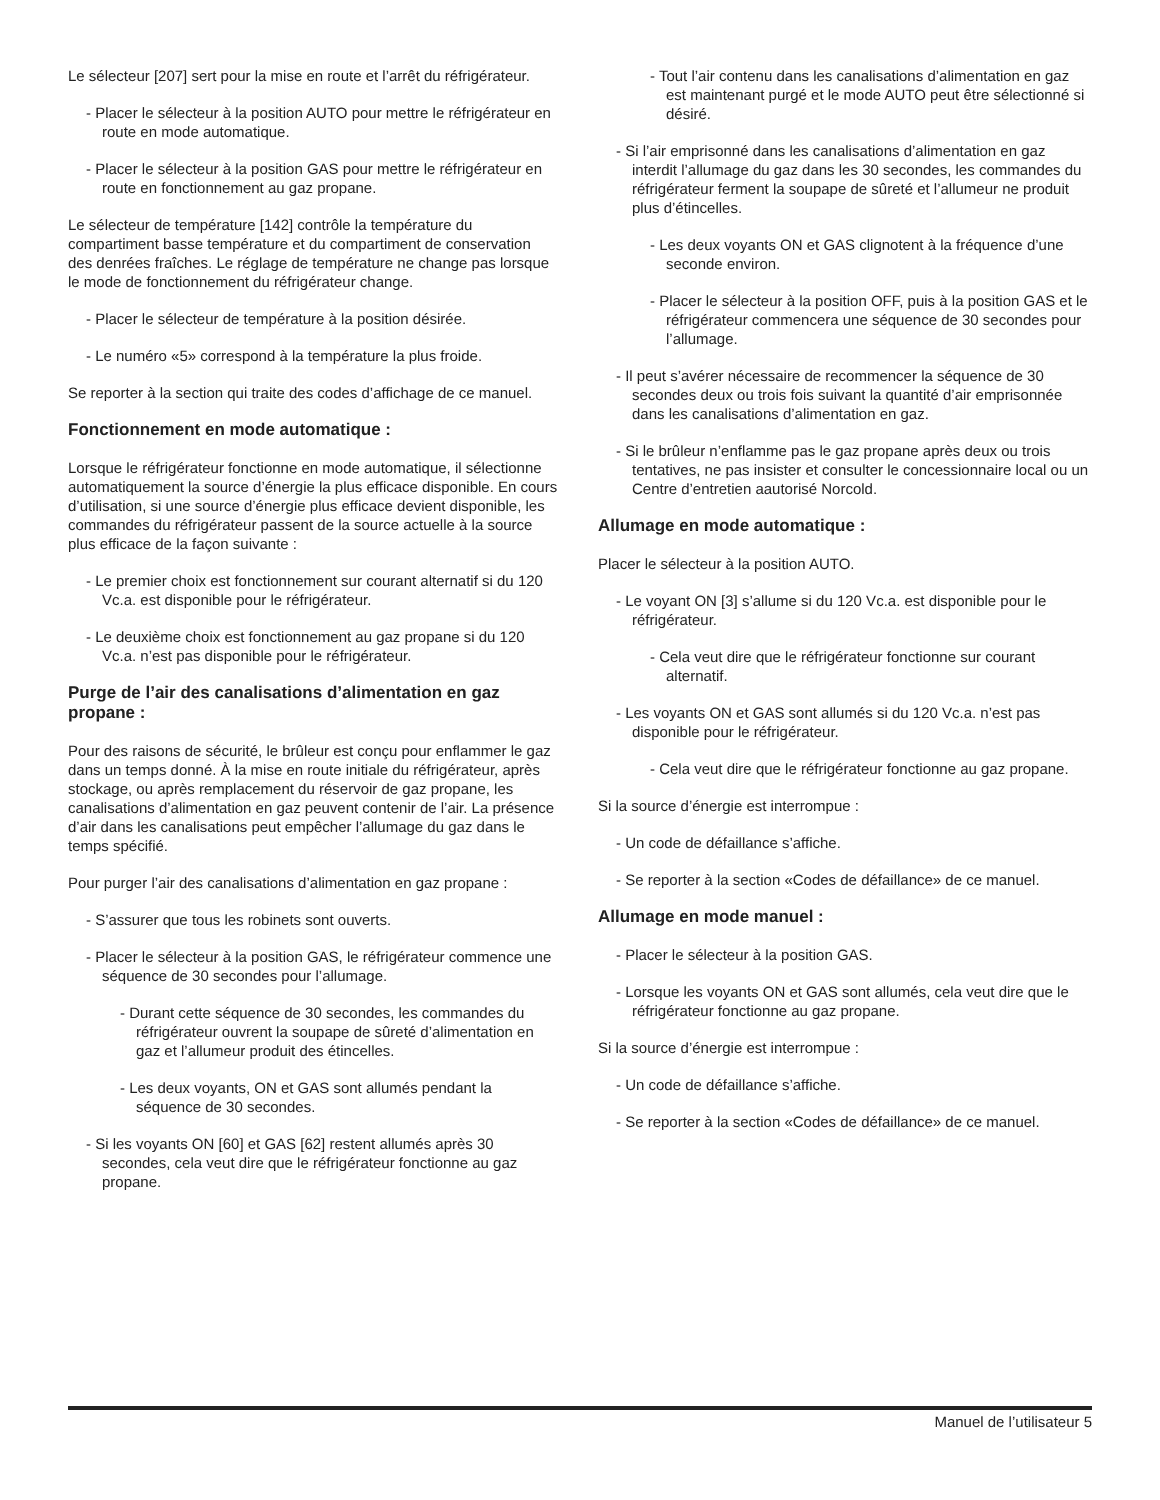Le sélecteur [207] sert pour la mise en route et l’arrêt du réfrigérateur.
- Placer le sélecteur à la position AUTO pour mettre le réfrigérateur en route en mode automatique.
- Placer le sélecteur à la position GAS pour mettre le réfrigérateur en route en fonctionnement au gaz propane.
Le sélecteur de température [142] contrôle la température du compartiment basse température et du compartiment de conservation des denrées fraîches. Le réglage de température ne change pas lorsque le mode de fonctionnement du réfrigérateur change.
- Placer le sélecteur de température à la position désirée.
- Le numéro «5» correspond à la température la plus froide.
Se reporter à la section qui traite des codes d’affichage de ce manuel.
Fonctionnement en mode automatique :
Lorsque le réfrigérateur fonctionne en mode automatique, il sélectionne automatiquement la source d’énergie la plus efficace disponible. En cours d’utilisation, si une source d’énergie plus efficace devient disponible, les commandes du réfrigérateur passent de la source actuelle à la source plus efficace de la façon suivante :
- Le premier choix est fonctionnement sur courant alternatif si du 120 Vc.a. est disponible pour le réfrigérateur.
- Le deuxième choix est fonctionnement au gaz propane si du 120 Vc.a. n’est pas disponible pour le réfrigérateur.
Purge de l’air des canalisations d’alimentation en gaz propane :
Pour des raisons de sécurité, le brûleur est conçu pour enflammer le gaz dans un temps donné. À la mise en route initiale du réfrigérateur, après stockage, ou après remplacement du réservoir de gaz propane, les canalisations d’alimentation en gaz peuvent contenir de l’air. La présence d’air dans les canalisations peut empêcher l’allumage du gaz dans le temps spécifié.
Pour purger l’air des canalisations d’alimentation en gaz propane :
- S’assurer que tous les robinets sont ouverts.
- Placer le sélecteur à la position GAS, le réfrigérateur commence une séquence de 30 secondes pour l’allumage.
- Durant cette séquence de 30 secondes, les commandes du réfrigérateur ouvrent la soupape de sûreté d’alimentation en gaz et l’allumeur produit des étincelles.
- Les deux voyants, ON et GAS sont allumés pendant la séquence de 30 secondes.
- Si les voyants ON [60] et GAS [62] restent allumés après 30 secondes, cela veut dire que le réfrigérateur fonctionne au gaz propane.
- Tout l’air contenu dans les canalisations d’alimentation en gaz est maintenant purgé et le mode AUTO peut être sélectionné si désiré.
- Si l’air emprisonné dans les canalisations d’alimentation en gaz interdit l’allumage du gaz dans les 30 secondes, les commandes du réfrigérateur ferment la soupape de sûreté et l’allumeur ne produit plus d’étincelles.
- Les deux voyants ON et GAS clignotent à la fréquence d’une seconde environ.
- Placer le sélecteur à la position OFF, puis à la position GAS et le réfrigérateur commencera une séquence de 30 secondes pour l’allumage.
- Il peut s’avérer nécessaire de recommencer la séquence de 30 secondes deux ou trois fois suivant la quantité d’air emprisonnée dans les canalisations d’alimentation en gaz.
- Si le brûleur n’enflamme pas le gaz propane après deux ou trois tentatives, ne pas insister et consulter le concessionnaire local ou un Centre d’entretien aautorisé Norcold.
Allumage en mode automatique :
Placer le sélecteur à la position AUTO.
- Le voyant ON [3] s’allume si du 120 Vc.a. est disponible pour le réfrigérateur.
- Cela veut dire que le réfrigérateur fonctionne sur courant alternatif.
- Les voyants ON et GAS sont allumés si du 120 Vc.a. n’est pas disponible pour le réfrigérateur.
- Cela veut dire que le réfrigérateur fonctionne au gaz propane.
Si la source d’énergie est interrompue :
- Un code de défaillance s’affiche.
- Se reporter à la section «Codes de défaillance» de ce manuel.
Allumage en mode manuel :
- Placer le sélecteur à la position GAS.
- Lorsque les voyants ON et GAS sont allumés, cela veut dire que le réfrigérateur fonctionne au gaz propane.
Si la source d’énergie est interrompue :
- Un code de défaillance s’affiche.
- Se reporter à la section «Codes de défaillance» de ce manuel.
Manuel de l’utilisateur 5